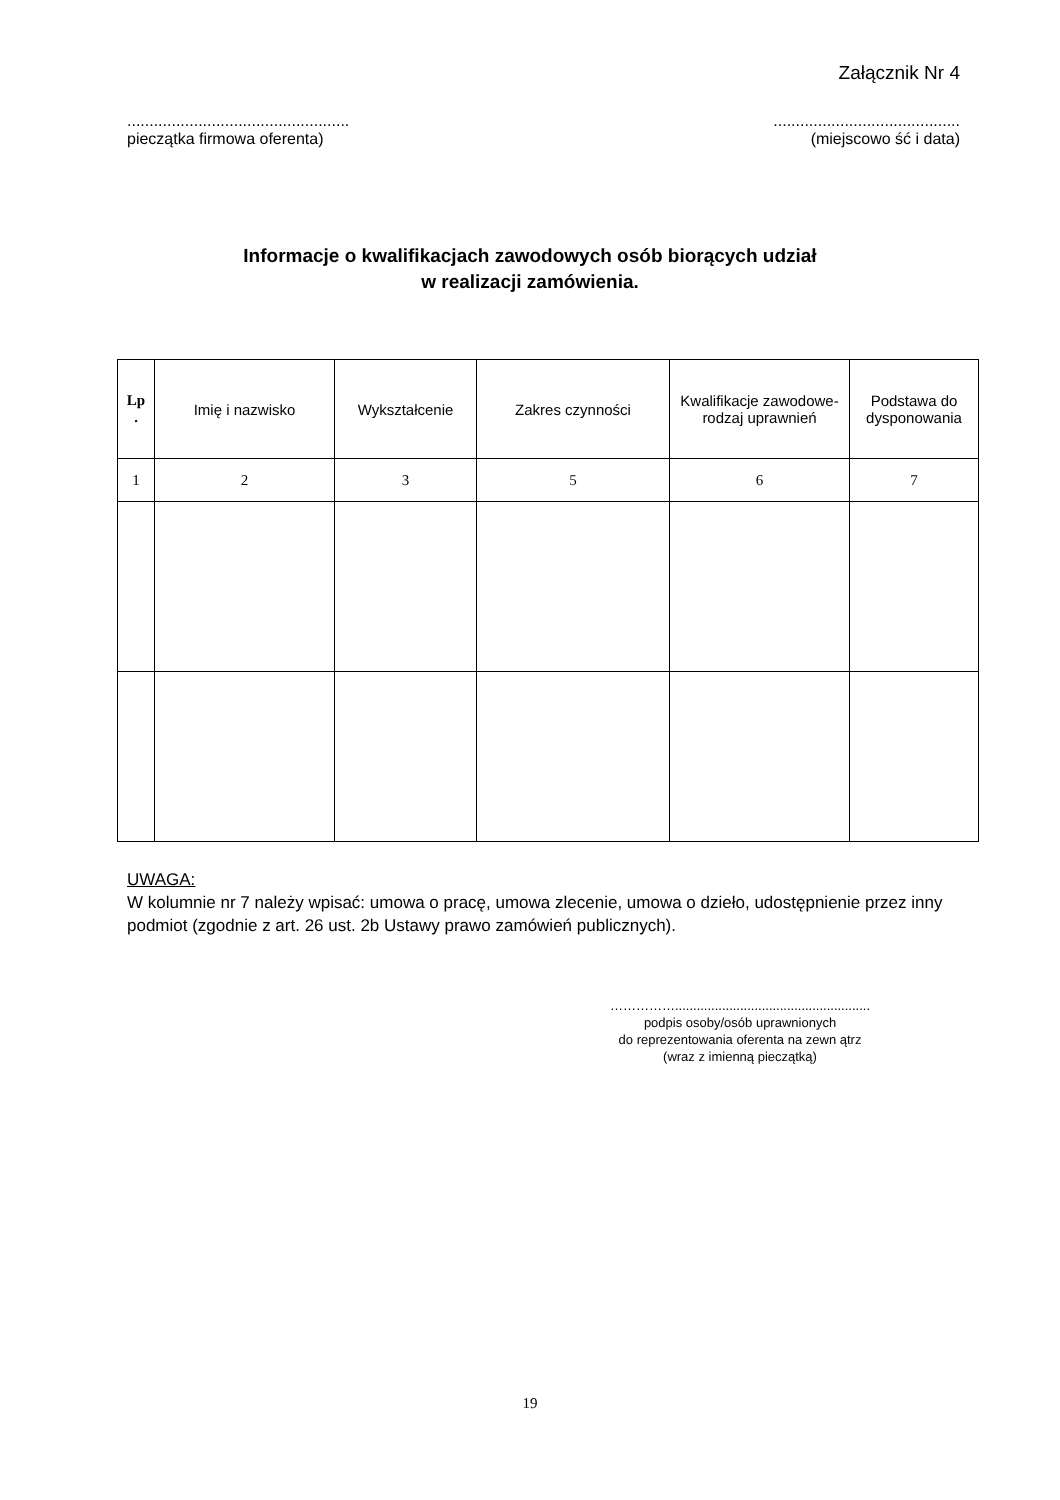Załącznik Nr 4
..................................................
pieczątka firmowa oferenta)
..........................................
(miejscowo ść i data)
Informacje o kwalifikacjach zawodowych osób biorących udział
w realizacji zamówienia.
| Lp . | Imię i nazwisko | Wykształcenie | Zakres czynności | Kwalifikacje zawodowe-rodzaj uprawnień | Podstawa do dysponowania |
| --- | --- | --- | --- | --- | --- |
| 1 | 2 | 3 | 5 | 6 | 7 |
UWAGA:
W kolumnie nr 7 należy wpisać: umowa o pracę, umowa zlecenie, umowa o dzieło, udostępnienie przez inny podmiot (zgodnie z art. 26 ust. 2b Ustawy prawo zamówień publicznych).
……………......................................................
podpis osoby/osób uprawnionych
do reprezentowania oferenta na zewn ątrz
(wraz z imienną pieczątką)
19